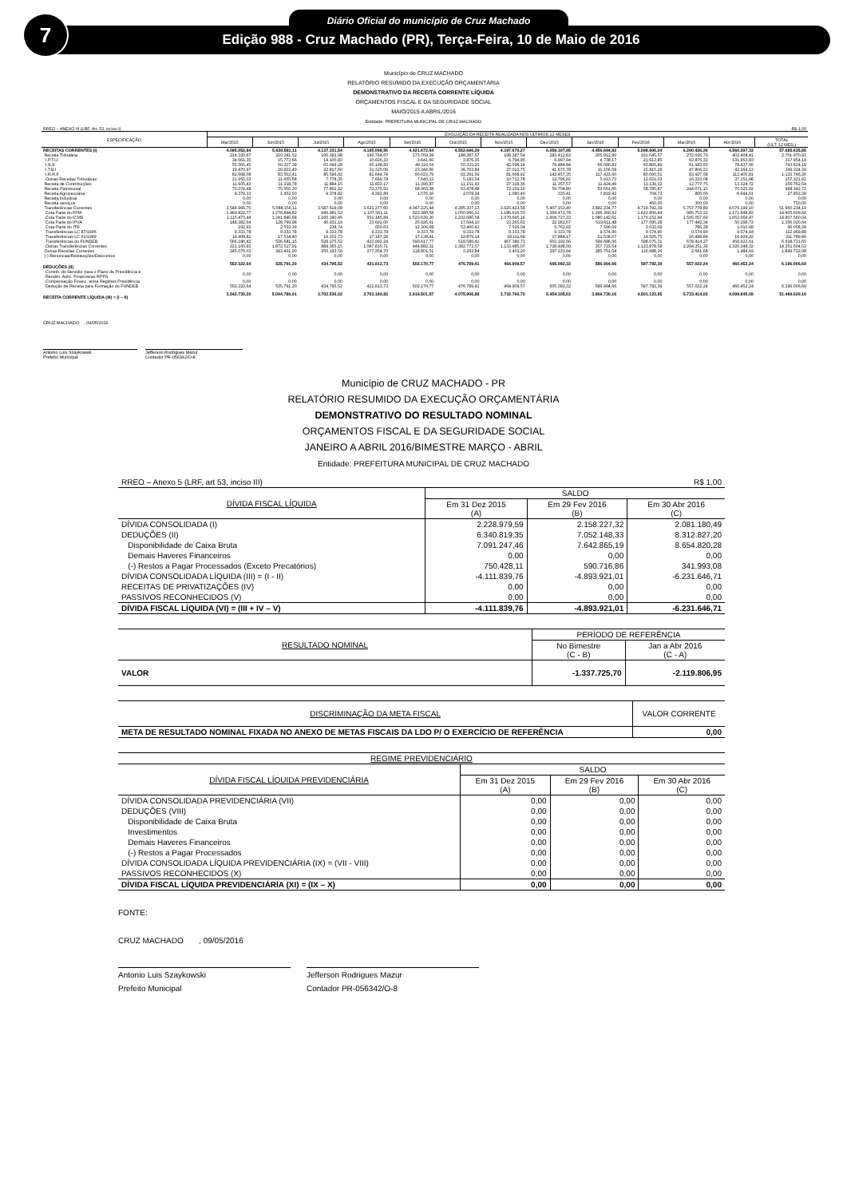Diário Oficial do município de Cruz Machado
Edição 988 - Cruz Machado (PR), Terça-Feira, 10 de Maio de 2016
7
Município de CRUZ MACHADO
RELATÓRIO RESUMIDO DA EXECUÇÃO ORÇAMENTÁRIA
DEMONSTRATIVO DA RECEITA CORRENTE LÍQUIDA
ORÇAMENTOS FISCAL E DA SEGURIDADE SOCIAL
MAIO/2015 A ABRIL/2016
Entidade: PREFEITURA MUNICIPAL DE CRUZ MACHADO
| RREO – ANEXO III (LRF, Art. 53, inciso I) | | | | | | | R$ 1,00 | | | | | | |
| ESPECIFICAÇÃO | EVOLUÇÃO DA RECEITA REALIZADA NOS ÚLTIMOS 12 MESES | | | | | | | | | | | | |
| | Mai/2015 | Jun/2015 | Jul/2015 | Ago/2015 | Set/2015 | Out/2015 | Nov/2015 | Dez/2015 | Jan/2016 | Fev/2016 | Mar/2016 | Abr/2016 | TOTAL (ÚLT. 12 MES.) |
| RECEITAS CORRENTES (I) | 4.095.052,84 | 5.630.581,11 | 4.137.331,54 | 4.185.098,56 | 4.421.672,64 | 4.552.696,29 | 4.197.670,27 | 6.059.197,95 | 4.456.694,82 | 5.098.906,24 | 6.290.436,26 | 4.560.297,33 | 57.685.635,85 |
| Receita Tributária | 214.320,87 | 210.241,52 | 195.392,98 | 196.764,67 | 173.769,28 | 188.387,57 | 168.287,54 | 283.412,83 | 205.912,90 | 191.045,57 | 272.026,79 | 402.408,41 | 2.701.970,93 |
| I.P.T.U. | 34.661,35 | 15.773,66 | 14.100,83 | 10.926,23 | 3.641,66 | 3.876,35 | 6.794,95 | 6.997,94 | 4.738,17 | 21.612,85 | 62.876,32 | 131.953,83 | 317.954,14 |
| I.S.S | 55.565,45 | 69.327,38 | 65.099,28 | 65.198,83 | 49.119,04 | 50.333,25 | 42.098,14 | 79.484,84 | 66.680,82 | 60.895,89 | 61.183,60 | 78.637,66 | 743.624,18 |
| I.T.B.I | 19.470,97 | 29.932,49 | 22.817,60 | 31.325,09 | 23.344,66 | 36.702,84 | 27.012,75 | 41.675,78 | 11.156,58 | 15.815,29 | 47.806,21 | 42.264,13 | 349.324,39 |
| I.R.R.F | 82.668,08 | 83.552,41 | 85.596,92 | 81.644,74 | 90.023,79 | 92.291,59 | 81.668,92 | 142.457,35 | 117.423,60 | 80.090,51 | 83.927,58 | 112.400,81 | 1.133.746,30 |
| Outras Receitas Tributárias | 21.955,02 | 11.655,58 | 7.778,35 | 7.669,78 | 7.640,13 | 5.183,54 | 10.712,78 | 12.796,92 | 5.913,73 | 12.631,03 | 16.233,08 | 37.151,98 | 157.321,92 |
| Receita de Contribuições | 11.935,43 | 11.218,78 | 11.884,15 | 11.833,17 | 11.396,87 | 11.151,93 | 27.318,36 | 11.357,57 | 11.424,49 | 11.139,32 | 12.777,75 | 13.324,72 | 156.762,54 |
| Receita Patrimonial | 70.374,48 | 75.550,30 | 77.862,92 | 73.375,53 | 68.903,38 | 63.478,48 | 72.159,19 | 59.704,80 | 53.551,60 | 58.785,87 | 244.071,15 | 70.525,02 | 988.342,72 |
| Receita Agropecuária | 4.379,33 | 1.952,50 | 9.378,82 | 4.392,89 | 1.576,16 | 2.078,34 | 1.080,40 | 335,41 | 7.819,42 | 704,73 | 800,00 | -6.644,61 | 27.853,39 |
| Receita Industrial | 0,00 | 0,00 | 0,00 | 0,00 | 0,00 | 0,00 | 0,00 | 0,00 | 0,00 | 0,00 | 0,00 | 0,00 | 0,00 |
| Receita serviços | 0,00 | 0,00 | 0,00 | 0,00 | 0,00 | 0,00 | 0,00 | 0,00 | 0,00 | 450,00 | 300,00 | 0,00 | 750,00 |
| Transferências Correntes | 3.548.966,70 | 5.088.156,11 | 3.587.619,08 | 3.621.377,60 | 4.047.225,44 | 4.285.307,13 | 3.925.423,58 | 5.407.153,40 | 3.892.234,77 | 4.719.792,39 | 5.757.778,89 | 4.079.199,10 | 51.960.234,19 |
| Cota Parte do FPM | 1.469.822,77 | 1.278.894,82 | 946.981,52 | 1.107.561,11 | 923.380,58 | 1.050.960,12 | 1.186.616,50 | 1.364.472,78 | 1.296.360,92 | 1.622.856,44 | 985.753,21 | 1.171.848,83 | 14.405.509,60 |
| Cota Parte do ICMS | 1.115.473,44 | 1.241.840,68 | 1.160.340,45 | 951.145,89 | 1.523.639,30 | 1.232.680,58 | 1.079.695,16 | 1.604.727,33 | 1.080.142,61 | 1.170.152,44 | 1.595.057,69 | 1.052.664,47 | 14.807.560,04 |
| Cota Parte do IPVA | 148.382,64 | 128.799,98 | 40.931,19 | 23.691,00 | 25.926,61 | 17.694,10 | 23.265,62 | 22.281,67 | 519.611,48 | 177.695,28 | 177.442,34 | 50.298,73 | 1.356.020,64 |
| Cota-Parte do ITR | 192,92 | 2.553,39 | 238,74 | 650,63 | 12.306,68 | 53.400,43 | 7.526,04 | 6.762,92 | 7.596,69 | 3.032,69 | 786,28 | 1.010,98 | 96.058,39 |
| Transferências LC 87/1996 | 9.333,78 | 9.333,78 | 9.333,78 | 9.333,78 | 9.333,78 | 9.333,78 | 9.333,78 | 9.333,78 | 9.574,90 | 9.574,90 | 9.574,90 | 9.574,94 | 112.969,88 |
| Transferências LC 61/1989 | 18.408,81 | 17.534,40 | 16.152,73 | 17.187,24 | 17.138,41 | 19.879,14 | 18.111,68 | 17.884,17 | 21.538,07 | 14.526,75 | 16.498,84 | 16.929,22 | 211.789,46 |
| Transferências do FUNDEB | 566.186,42 | 536.681,15 | 529.275,52 | 423.992,24 | 590.617,77 | 518.586,41 | 467.389,73 | 653.192,66 | 599.686,56 | 598.075,31 | 678.414,27 | 456.623,61 | 6.618.721,65 |
| Outras Transferências Correntes | 221.165,92 | 1.872.517,91 | 884.365,15 | 1.087.815,71 | 944.882,31 | 1.382.772,57 | 1.133.485,07 | 1.728.498,09 | 357.723,54 | 1.123.878,58 | 2.294.251,36 | 1.320.248,32 | 14.351.604,53 |
| Outras Receitas Correntes | 245.076,03 | 243.461,90 | 255.193,59 | 277.354,70 | 118.801,51 | 2.292,84 | 3.401,20 | 297.233,94 | 285.751,64 | 116.988,36 | 2.681,68 | 1.484,69 | 1.849.722,08 |
| (-) Renuncias/Restituições/Descontos | 0,00 | 0,00 | 0,00 | 0,00 | 0,00 | 0,00 | 0,00 | 0,00 | 0,00 | 0,00 | 0,00 | 0,00 | 0,00 |
| DEDUÇÕES (II) | 552.322,64 | 535.791,20 | 434.795,52 | 421.913,73 | 502.170,77 | 476.789,41 | 464.909,57 | 605.092,32 | 586.964,66 | 597.782,39 | 557.022,24 | 460.452,24 | 6.196.006,69 |
| Contrib. do Servidor para o Plano de Previdência e Rendim. Aplic. Financeiras RPPS | 0,00 | 0,00 | 0,00 | 0,00 | 0,00 | 0,00 | 0,00 | 0,00 | 0,00 | 0,00 | 0,00 | 0,00 | 0,00 |
| Compensação Financ. entre Regimes Previdência | 0,00 | 0,00 | 0,00 | 0,00 | 0,00 | 0,00 | 0,00 | 0,00 | 0,00 | 0,00 | 0,00 | 0,00 | 0,00 |
| Dedução de Receita para Formação do FUNDEB | 552.322,64 | 535.791,20 | 434.795,52 | 421.913,73 | 502.170,77 | 476.789,41 | 464.909,57 | 605.092,32 | 586.964,66 | 597.782,39 | 557.022,24 | 460.452,24 | 6.196.006,69 |
| RECEITA CORRENTE LÍQUIDA (III) = (I – II) | 3.542.730,20 | 5.094.789,91 | 3.702.536,02 | 3.763.184,83 | 3.919.501,87 | 4.075.906,88 | 3.732.760,70 | 5.454.105,63 | 3.869.730,16 | 4.501.123,85 | 5.733.414,02 | 4.099.845,09 | 51.489.629,16 |
CRUZ MACHADO , 09/05/2016
Antonio Luis Szaykowski
Prefeito Municipal
Jefferson Rodrigues Mazur
Contador PR-056342/O-8
Município de CRUZ MACHADO - PR
RELATÓRIO RESUMIDO DA EXECUÇÃO ORÇAMENTÁRIA
DEMONSTRATIVO DO RESULTADO NOMINAL
ORÇAMENTOS FISCAL E DA SEGURIDADE SOCIAL
JANEIRO A ABRIL 2016/BIMESTRE MARÇO - ABRIL
Entidade: PREFEITURA MUNICIPAL DE CRUZ MACHADO
| RREO – Anexo 5 (LRF, art 53, inciso III) | R$ 1,00 | | |
| DÍVIDA FISCAL LÍQUIDA | SALDO | | |
| | Em 31 Dez 2015 (A) | Em 29 Fev 2016 (B) | Em 30 Abr 2016 (C) |
| DÍVIDA CONSOLIDADA (I) | 2.228.979,59 | 2.158.227,32 | 2.081.180,49 |
| DEDUÇÕES (II) | 6.340.819,35 | 7.052.148,33 | 8.312.827,20 |
| Disponibilidade de Caixa Bruta | 7.091.247,46 | 7.642.865,19 | 8.654.820,28 |
| Demais Haveres Financeiros | 0,00 | 0,00 | 0,00 |
| (-) Restos a Pagar Processados (Exceto Precatórios) | 750.428,11 | 590.716,86 | 341.993,08 |
| DÍVIDA CONSOLIDADA LÍQUIDA (III) = (I - II) | -4.111.839,76 | -4.893.921,01 | -6.231.646,71 |
| RECEITAS DE PRIVATIZAÇÕES (IV) | 0,00 | 0,00 | 0,00 |
| PASSIVOS RECONHECIDOS (V) | 0,00 | 0,00 | 0,00 |
| DÍVIDA FISCAL LÍQUIDA (VI) = (III + IV – V) | -4.111.839,76 | -4.893.921,01 | -6.231.646,71 |
| RESULTADO NOMINAL | PERÍODO DE REFERÊNCIA | |
| --- | --- | --- |
| | No Bimestre (C - B) | Jan a Abr 2016 (C - A) |
| VALOR | -1.337.725,70 | -2.119.806,95 |
| DISCRIMINAÇÃO DA META FISCAL | VALOR CORRENTE |
| --- | --- |
| META DE RESULTADO NOMINAL FIXADA NO ANEXO DE METAS FISCAIS DA LDO P/ O EXERCÍCIO DE REFERÊNCIA | 0,00 |
| REGIME PREVIDENCIÁRIO | | | |
| --- | --- | --- | --- |
| DÍVIDA FISCAL LÍQUIDA PREVIDENCIÁRIA | SALDO | | |
| | Em 31 Dez 2015 (A) | Em 29 Fev 2016 (B) | Em 30 Abr 2016 (C) |
| DÍVIDA CONSOLIDADA PREVIDENCIÁRIA (VII) | 0,00 | 0,00 | 0,00 |
| DEDUÇÕES (VIII) | 0,00 | 0,00 | 0,00 |
| Disponibilidade de Caixa Bruta | 0,00 | 0,00 | 0,00 |
| Investimentos | 0,00 | 0,00 | 0,00 |
| Demais Haveres Financeiros | 0,00 | 0,00 | 0,00 |
| (-) Restos a Pagar Processados | 0,00 | 0,00 | 0,00 |
| DÍVIDA CONSOLIDADA LÍQUIDA PREVIDENCIÁRIA (IX) = (VII - VIII) | 0,00 | 0,00 | 0,00 |
| PASSIVOS RECONHECIDOS (X) | 0,00 | 0,00 | 0,00 |
| DÍVIDA FISCAL LÍQUIDA PREVIDENCIÁRIA (XI) = (IX – X) | 0,00 | 0,00 | 0,00 |
FONTE:
CRUZ MACHADO , 09/05/2016
Antonio Luis Szaykowski
Prefeito Municipal
Jefferson Rodrigues Mazur
Contador PR-056342/O-8